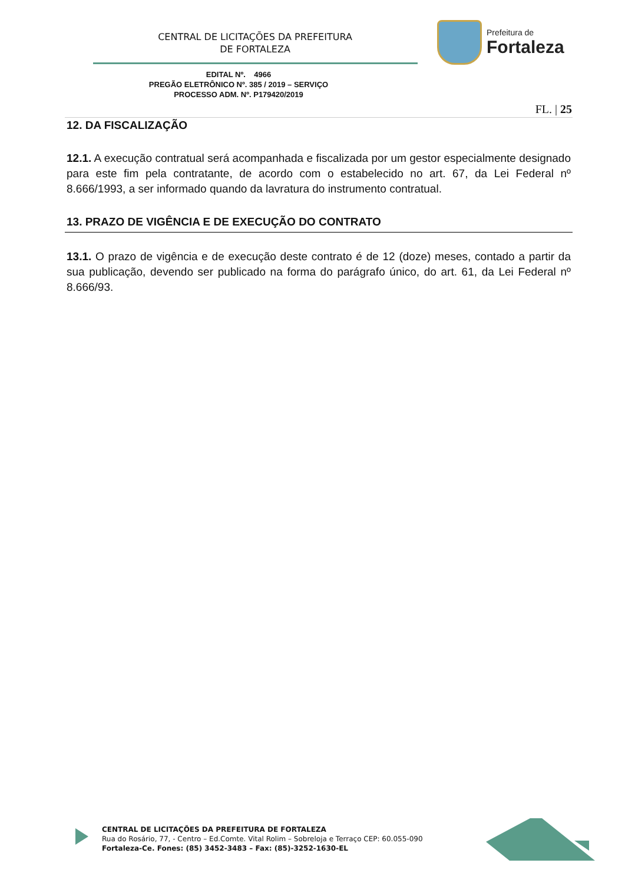CENTRAL DE LICITAÇÕES DA PREFEITURA
DE FORTALEZA
Prefeitura de
Fortaleza
EDITAL Nº. 4966
PREGÃO ELETRÔNICO Nº. 385 / 2019 – SERVIÇO
PROCESSO ADM. Nº. P179420/2019
FL. | 25
12. DA FISCALIZAÇÃO
12.1. A execução contratual será acompanhada e fiscalizada por um gestor especialmente designado para este fim pela contratante, de acordo com o estabelecido no art. 67, da Lei Federal nº 8.666/1993, a ser informado quando da lavratura do instrumento contratual.
13. PRAZO DE VIGÊNCIA E DE EXECUÇÃO DO CONTRATO
13.1. O prazo de vigência e de execução deste contrato é de 12 (doze) meses, contado a partir da sua publicação, devendo ser publicado na forma do parágrafo único, do art. 61, da Lei Federal nº 8.666/93.
CENTRAL DE LICITAÇÕES DA PREFEITURA DE FORTALEZA
Rua do Rosário, 77, - Centro – Ed.Comte. Vital Rolim – Sobreloja e Terraço CEP: 60.055-090
Fortaleza-Ce. Fones: (85) 3452-3483 – Fax: (85)-3252-1630-EL